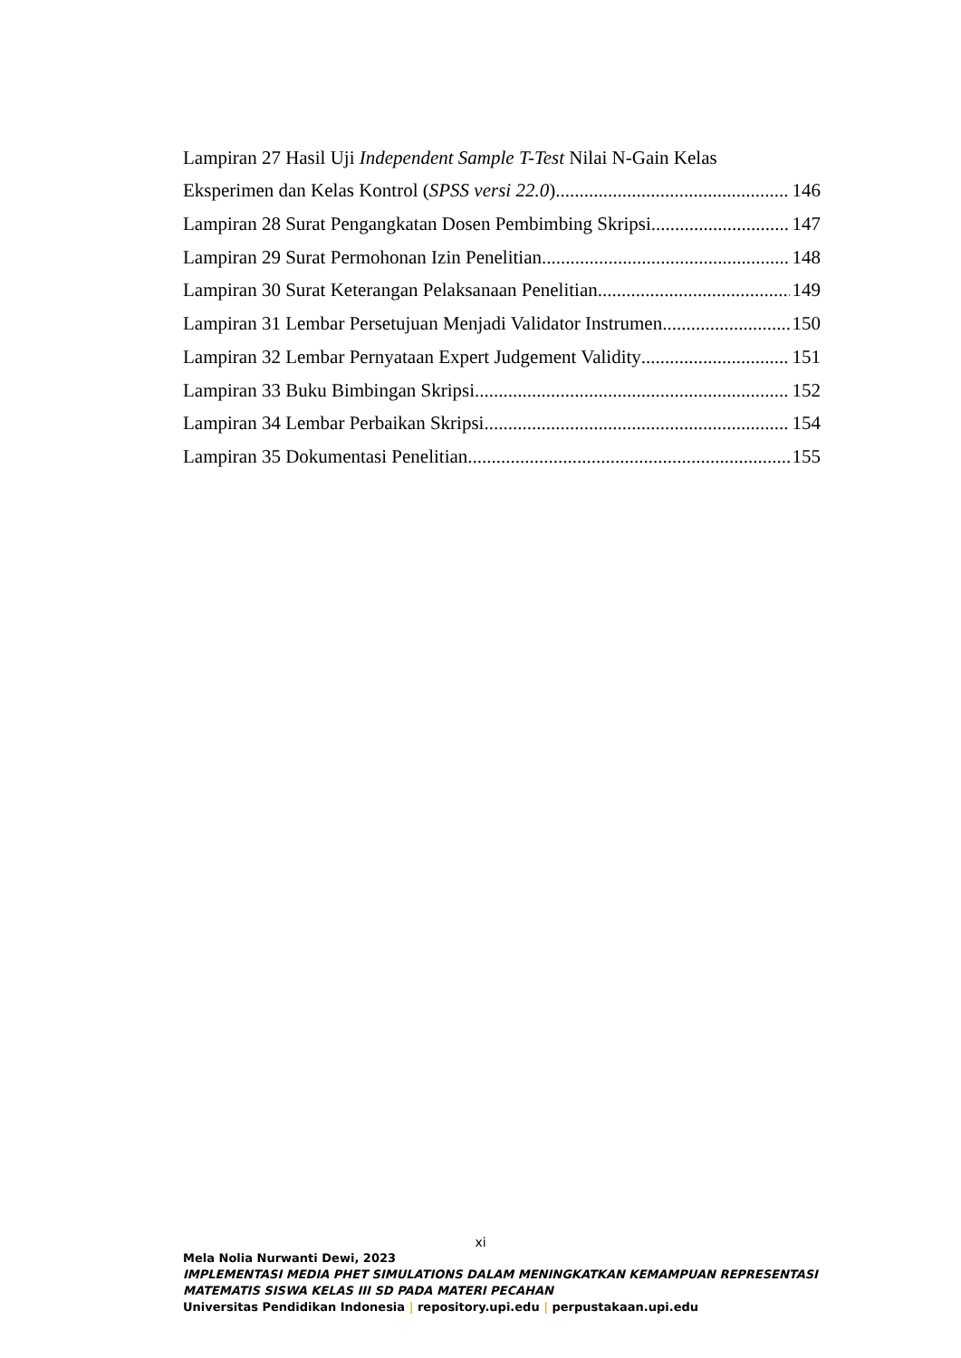Lampiran 27 Hasil Uji Independent Sample T-Test Nilai N-Gain Kelas
Eksperimen dan Kelas Kontrol (SPSS versi 22.0) 146
Lampiran 28 Surat Pengangkatan Dosen Pembimbing Skripsi 147
Lampiran 29 Surat Permohonan Izin Penelitian 148
Lampiran 30 Surat Keterangan Pelaksanaan Penelitian 149
Lampiran 31 Lembar Persetujuan Menjadi Validator Instrumen 150
Lampiran 32 Lembar Pernyataan Expert Judgement Validity 151
Lampiran 33 Buku Bimbingan Skripsi 152
Lampiran 34 Lembar Perbaikan Skripsi 154
Lampiran 35 Dokumentasi Penelitian 155
xi
Mela Nolia Nurwanti Dewi, 2023
IMPLEMENTASI MEDIA PHET SIMULATIONS DALAM MENINGKATKAN KEMAMPUAN REPRESENTASI MATEMATIS SISWA KELAS III SD PADA MATERI PECAHAN
Universitas Pendidikan Indonesia | repository.upi.edu | perpustakaan.upi.edu